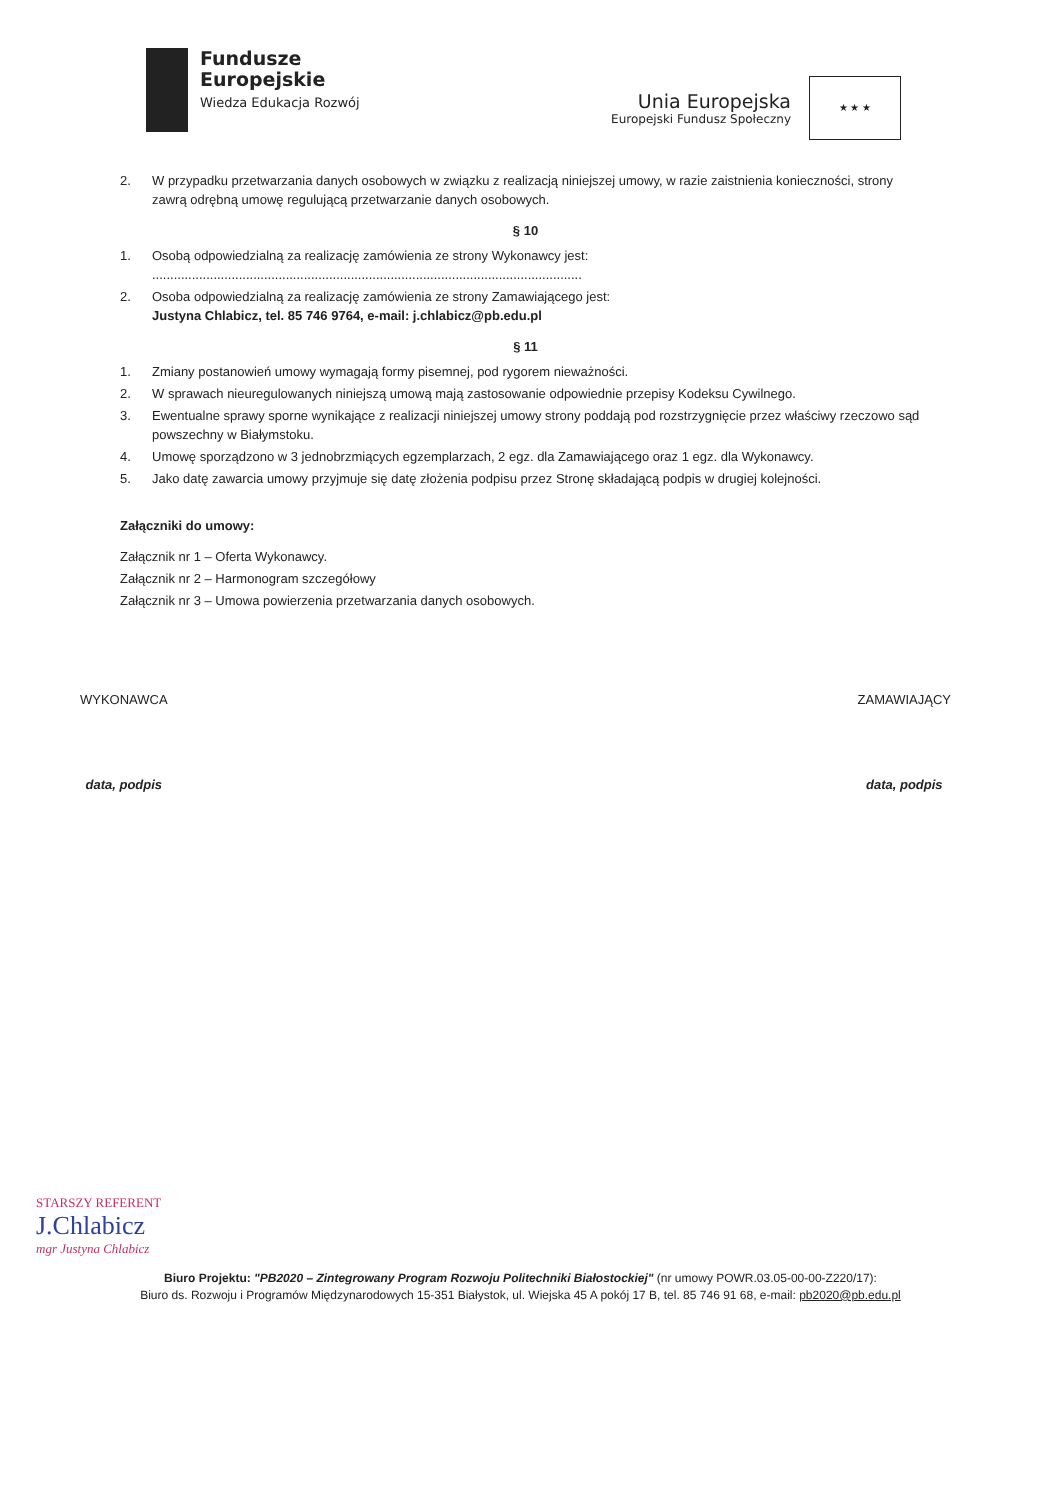Fundusze
Europejskie
Wiedza Edukacja Rozwój
Unia Europejska
Europejski Fundusz Społeczny
★ ★ ★
2. W przypadku przetwarzania danych osobowych w związku z realizacją niniejszej umowy, w razie zaistnienia konieczności, strony zawrą odrębną umowę regulującą przetwarzanie danych osobowych.
§ 10
1. Osobą odpowiedzialną za realizację zamówienia ze strony Wykonawcy jest:
.......................................................................................................................
2. Osoba odpowiedzialną za realizację zamówienia ze strony Zamawiającego jest:
Justyna Chlabicz, tel. 85 746 9764, e-mail: j.chlabicz@pb.edu.pl
§ 11
1. Zmiany postanowień umowy wymagają formy pisemnej, pod rygorem nieważności.
2. W sprawach nieuregulowanych niniejszą umową mają zastosowanie odpowiednie przepisy Kodeksu Cywilnego.
3. Ewentualne sprawy sporne wynikające z realizacji niniejszej umowy strony poddają pod rozstrzygnięcie przez właściwy rzeczowo sąd powszechny w Białymstoku.
4. Umowę sporządzono w 3 jednobrzmiących egzemplarzach, 2 egz. dla Zamawiającego oraz 1 egz. dla Wykonawcy.
5. Jako datę zawarcia umowy przyjmuje się datę złożenia podpisu przez Stronę składającą podpis w drugiej kolejności.
Załączniki do umowy:
Załącznik nr 1 – Oferta Wykonawcy.
Załącznik nr 2 – Harmonogram szczegółowy
Załącznik nr 3 – Umowa powierzenia przetwarzania danych osobowych.
WYKONAWCA
data, podpis
ZAMAWIAJĄCY
data, podpis
STARSZY REFERENT
J.Chlabicz
mgr Justyna Chlabicz
Biuro Projektu: "PB2020 – Zintegrowany Program Rozwoju Politechniki Białostockiej" (nr umowy POWR.03.05-00-00-Z220/17):
Biuro ds. Rozwoju i Programów Międzynarodowych 15-351 Białystok, ul. Wiejska 45 A pokój 17 B, tel. 85 746 91 68, e-mail: pb2020@pb.edu.pl